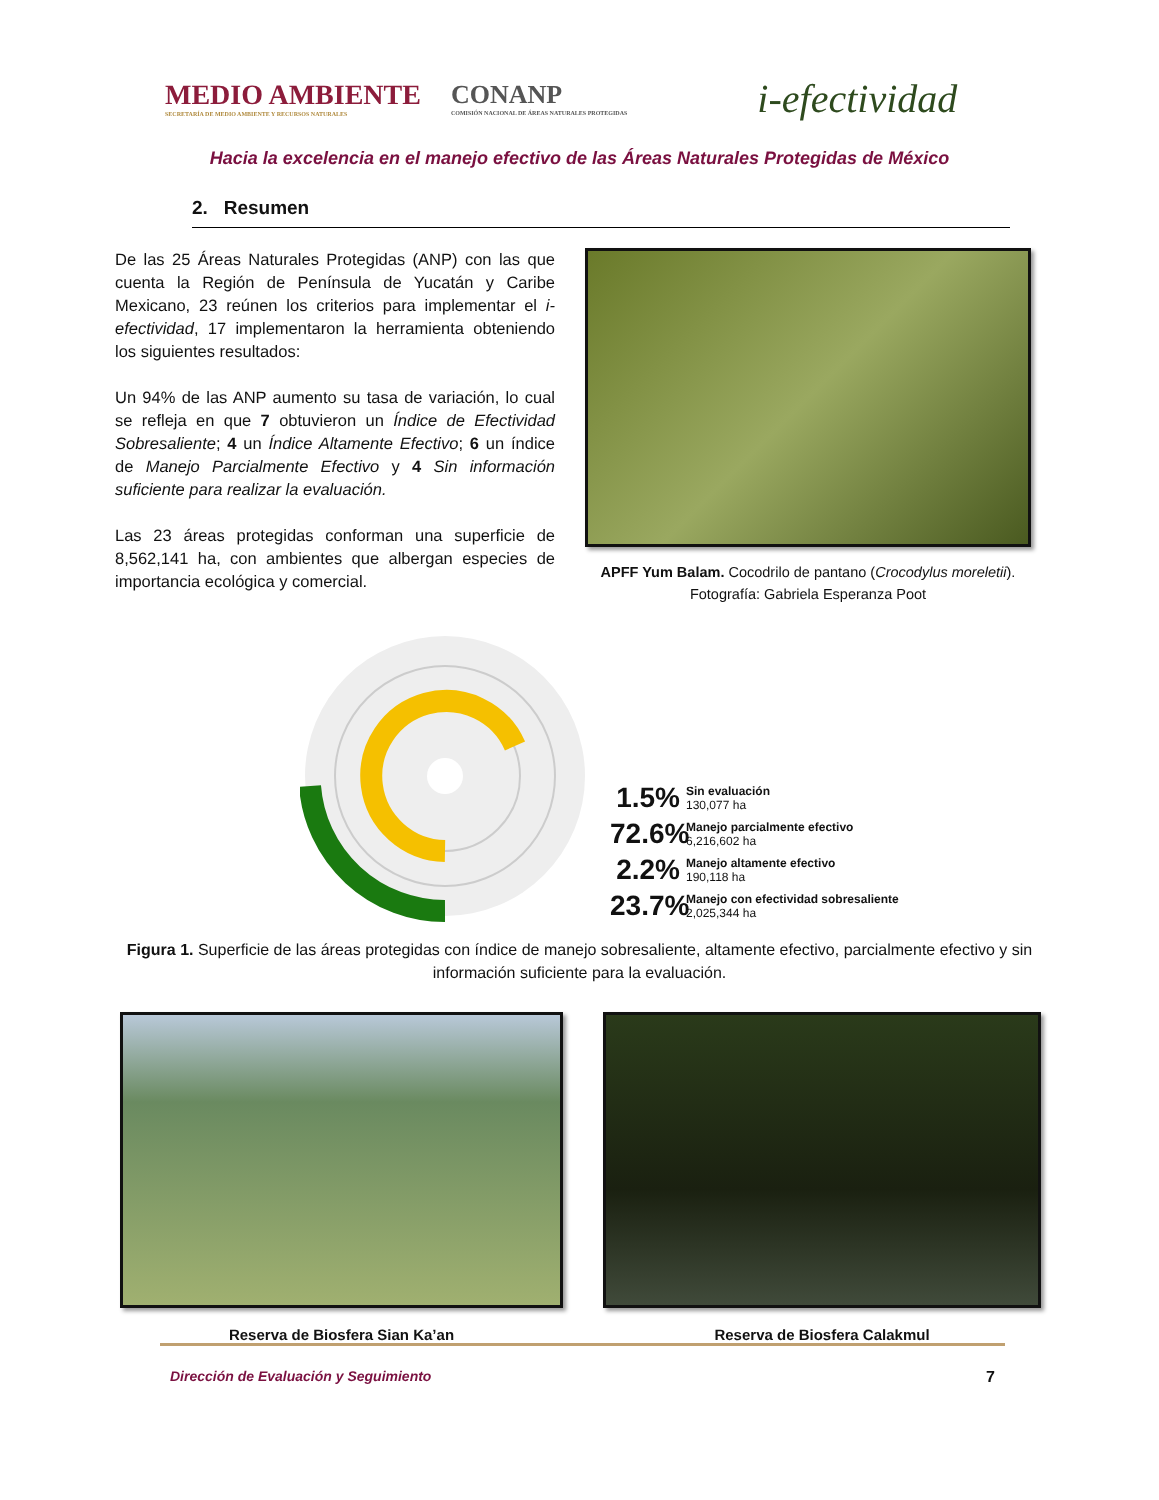MEDIO AMBIENTE
SECRETARÍA DE MEDIO AMBIENTE Y RECURSOS NATURALES
CONANP
COMISIÓN NACIONAL DE ÁREAS NATURALES PROTEGIDAS
i-efectividad
Hacia la excelencia en el manejo efectivo de las Áreas Naturales Protegidas de México
2. Resumen
De las 25 Áreas Naturales Protegidas (ANP) con las que cuenta la Región de Península de Yucatán y Caribe Mexicano, 23 reúnen los criterios para implementar el i-efectividad, 17 implementaron la herramienta obteniendo los siguientes resultados:
Un 94% de las ANP aumento su tasa de variación, lo cual se refleja en que 7 obtuvieron un Índice de Efectividad Sobresaliente; 4 un Índice Altamente Efectivo; 6 un índice de Manejo Parcialmente Efectivo y 4 Sin información suficiente para realizar la evaluación.
Las 23 áreas protegidas conforman una superficie de 8,562,141 ha, con ambientes que albergan especies de importancia ecológica y comercial.
APFF Yum Balam. Cocodrilo de pantano (Crocodylus moreletii).
Fotografía: Gabriela Esperanza Poot
1.5% Sin evaluación
130,077 ha
72.6% Manejo parcialmente efectivo
6,216,602 ha
2.2% Manejo altamente efectivo
190,118 ha
23.7% Manejo con efectividad sobresaliente
2,025,344 ha
Figura 1. Superficie de las áreas protegidas con índice de manejo sobresaliente, altamente efectivo, parcialmente efectivo y sin información suficiente para la evaluación.
Reserva de Biosfera Sian Ka’an Reserva de Biosfera Calakmul
Dirección de Evaluación y Seguimiento 7